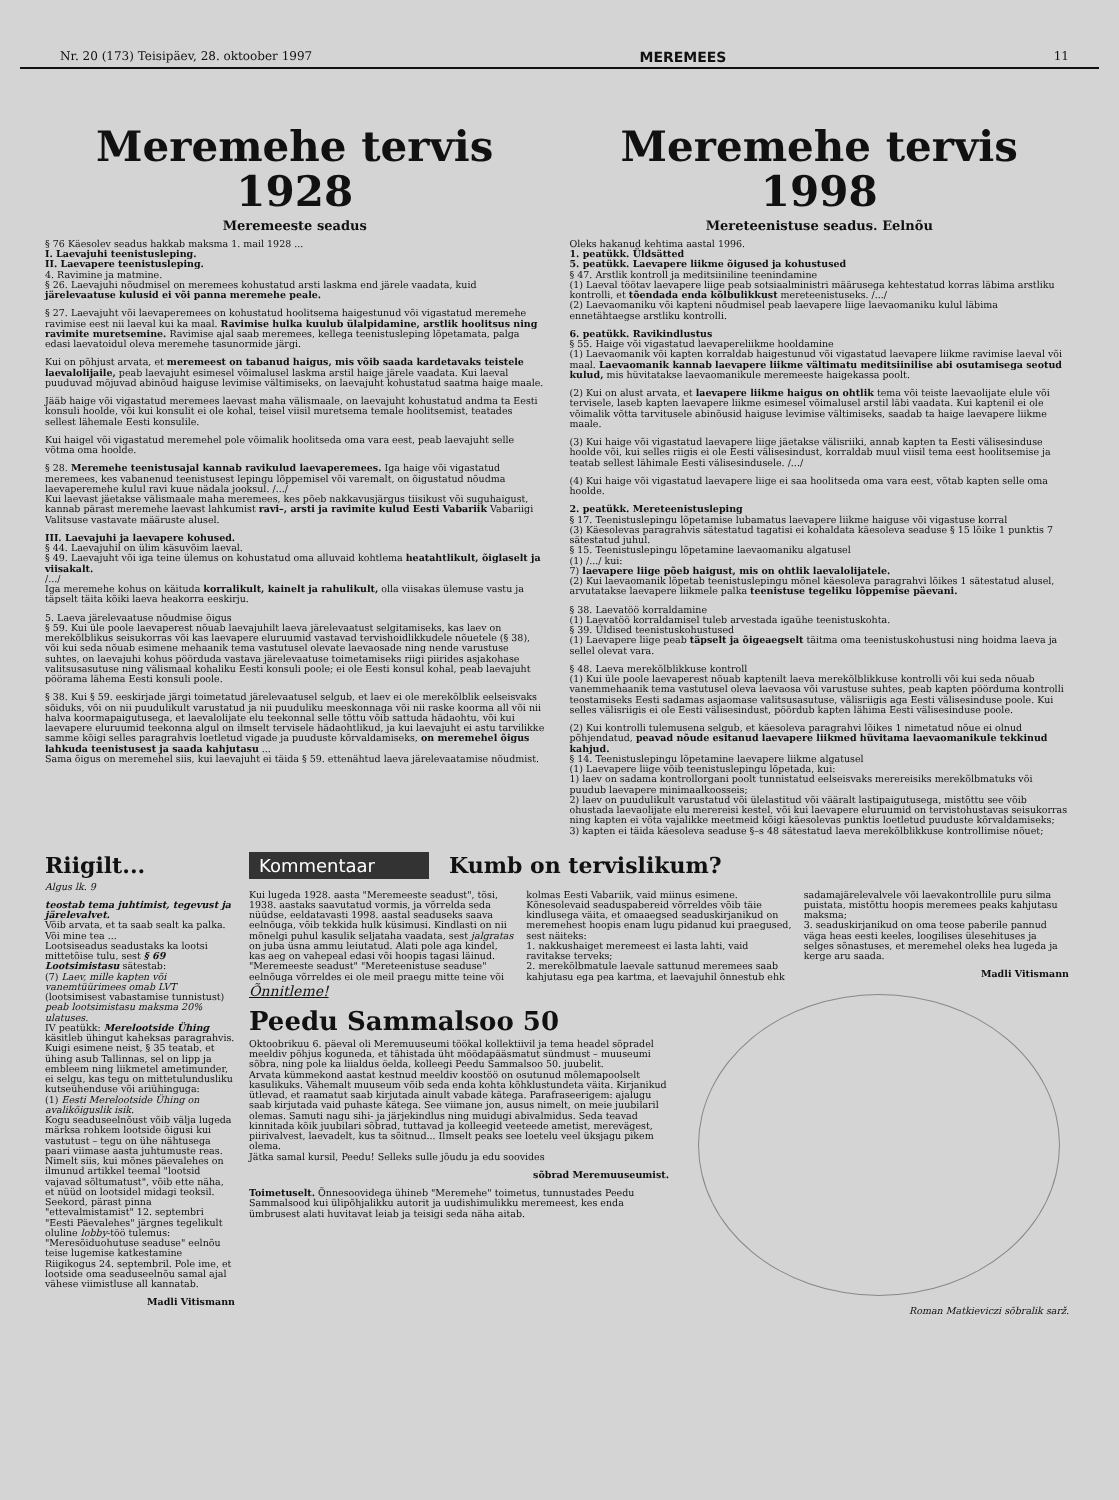Nr. 20 (173) Teisipäev, 28. oktoober 1997 MEREMEES 11
Meremehe tervis 1928
Meremeeste seadus
§ 76 Käesolev seadus hakkab maksma 1. mail 1928 ...
I. Laevajuhi teenistusleping.
II. Laevapere teenistusleping.
4. Ravimine ja matmine.
§ 26. Laevajuhi nõudmisel on meremees kohustatud arsti laskma end järele vaadata, kuid järelevaatuse kulusid ei või panna meremehe peale.
§ 27. Laevajuht või laevaperemees on kohustatud hoolitsema haigestunud või vigastatud meremehe ravimise eest nii laeval kui ka maal. Ravimise hulka kuulub ülalpidamine, arstlik hoolitsus ning ravimite muretsemine. Ravimise ajal saab meremees, kellega teenistusleping lõpetamata, palga edasi laevatoidul oleva meremehe tasunormide järgi.
Kui on põhjust arvata, et meremeest on tabanud haigus, mis võib saada kardetavaks teistele laevalolijaile, peab laevajuht esimesel võimalusel laskma arstil haige järele vaadata. Kui laeval puuduvad mõjuvad abinõud haiguse levimise vältimiseks, on laevajuht kohustatud saatma haige maale.
Jääb haige või vigastatud meremees laevast maha välismaale, on laevajuht kohustatud andma ta Eesti konsuli hoolde, või kui konsulit ei ole kohal, teisel viisil muretsema temale hoolitsemist, teatades sellest lähemale Eesti konsulile.
Kui haigel või vigastatud meremehel pole võimalik hoolitseda oma vara eest, peab laevajuht selle võtma oma hoolde.
§ 28. Meremehe teenistusajal kannab ravikulud laevaperemees. Iga haige või vigastatud meremees, kes vabanenud teenistusest lepingu lõppemisel või varemalt, on õigustatud nõudma laevaperemehe kulul ravi kuue nädala jooksul. /.../
Kui laevast jäetakse välismaale maha meremees, kes põeb nakkavusjärgus tiisikust või suguhaigust, kannab pärast meremehe laevast lahkumist ravi–, arsti ja ravimite kulud Eesti Vabariik Vabariigi Valitsuse vastavate määruste alusel.
III. Laevajuhi ja laevapere kohused.
§ 44. Laevajuhil on ülim käsuvõim laeval.
§ 49. Laevajuht või iga teine ülemus on kohustatud oma alluvaid kohtlema heatahtlikult, õiglaselt ja viisakalt.
/.../
Iga meremehe kohus on käituda korralikult, kainelt ja rahulikult, olla viisakas ülemuse vastu ja täpselt täita kõiki laeva heakorra eeskirju.
5. Laeva järelevaatuse nõudmise õigus
§ 59. Kui üle poole laevaperest nõuab laevajuhilt laeva järelevaatust selgitamiseks, kas laev on merekõlblikus seisukorras või kas laevapere eluruumid vastavad tervishoidlikkudele nõuetele (§ 38), või kui seda nõuab esimene mehaanik tema vastutusel olevate laevaosade ning nende varustuse suhtes, on laevajuhi kohus pöörduda vastava järelevaatuse toimetamiseks riigi piirides asjakohase valitsusasutuse ning välismaal kohaliku Eesti konsuli poole; ei ole Eesti konsul kohal, peab laevajuht pöörama lähema Eesti konsuli poole.
§ 38. Kui § 59. eeskirjade järgi toimetatud järelevaatusel selgub, et laev ei ole merekõlblik eelseisvaks sõiduks, või on nii puudulikult varustatud ja nii puuduliku meeskonnaga või nii raske koorma all või nii halva koormapaigutusega, et laevalolijate elu teekonnal selle tõttu võib sattuda hädaohtu, või kui laevapere eluruumid teekonna algul on ilmselt tervisele hädaohtlikud, ja kui laevajuht ei astu tarvilikke samme kõigi selles paragrahvis loetletud vigade ja puuduste kõrvaldamiseks, on meremehel õigus lahkuda teenistusest ja saada kahjutasu ...
Sama õigus on meremehel siis, kui laevajuht ei täida § 59. ettenähtud laeva järelevaatamise nõudmist.
Meremehe tervis 1998
Mereteenistuse seadus. Eelnõu
Oleks hakanud kehtima aastal 1996.
1. peatükk. Üldsätted
5. peatükk. Laevapere liikme õigused ja kohustused
§ 47. Arstlik kontroll ja meditsiiniline teenindamine
(1) Laeval töötav laevapere liige peab sotsiaalministri määrusega kehtestatud korras läbima arstliku kontrolli, et tõendada enda kõlbulikkust mereteenistuseks. /.../
(2) Laevaomaniku või kapteni nõudmisel peab laevapere liige laevaomaniku kulul läbima ennetähtaegse arstliku kontrolli.
6. peatükk. Ravikindlustus
§ 55. Haige või vigastatud laevapereliikme hooldamine
(1) Laevaomanik või kapten korraldab haigestunud või vigastatud laevapere liikme ravimise laeval või maal. Laevaomanik kannab laevapere liikme vältimatu meditsiinilise abi osutamisega seotud kulud, mis hüvitatakse laevaomanikule meremeeste haigekassa poolt.
(2) Kui on alust arvata, et laevapere liikme haigus on ohtlik tema või teiste laevaolijate elule või tervisele, laseb kapten laevapere liikme esimesel võimalusel arstil läbi vaadata. Kui kaptenil ei ole võimalik võtta tarvitusele abinõusid haiguse levimise vältimiseks, saadab ta haige laevapere liikme maale.
(3) Kui haige või vigastatud laevapere liige jäetakse välisriiki, annab kapten ta Eesti välisesinduse hoolde või, kui selles riigis ei ole Eesti välisesindust, korraldab muul viisil tema eest hoolitsemise ja teatab sellest lähimale Eesti välisesindusele. /.../
(4) Kui haige või vigastatud laevapere liige ei saa hoolitseda oma vara eest, võtab kapten selle oma hoolde.
2. peatükk. Mereteenistusleping
§ 17. Teenistuslepingu lõpetamise lubamatus laevapere liikme haiguse või vigastuse korral
(3) Käesolevas paragrahvis sätestatud tagatisi ei kohaldata käesoleva seaduse § 15 lõike 1 punktis 7 sätestatud juhul.
§ 15. Teenistuslepingu lõpetamine laevaomaniku algatusel
(1) /.../ kui:
7) laevapere liige põeb haigust, mis on ohtlik laevalolijatele.
(2) Kui laevaomanik lõpetab teenistuslepingu mõnel käesoleva paragrahvi lõikes 1 sätestatud alusel, arvutatakse laevapere liikmele palka teenistuse tegeliku lõppemise päevani.
§ 38. Laevatöö korraldamine
(1) Laevatöö korraldamisel tuleb arvestada igaühe teenistuskohta.
§ 39. Üldised teenistuskohustused
(1) Laevapere liige peab täpselt ja õigeaegselt täitma oma teenistuskohustusi ning hoidma laeva ja sellel olevat vara.
§ 48. Laeva merekõlblikkuse kontroll
(1) Kui üle poole laevaperest nõuab kaptenilt laeva merekõlblikkuse kontrolli või kui seda nõuab vanemmehaanik tema vastutusel oleva laevaosa või varustuse suhtes, peab kapten pöörduma kontrolli teostamiseks Eesti sadamas asjaomase valitsusasutuse, välisriigis aga Eesti välisesinduse poole. Kui selles välisriigis ei ole Eesti välisesindust, pöördub kapten lähima Eesti välisesinduse poole.
(2) Kui kontrolli tulemusena selgub, et käesoleva paragrahvi lõikes 1 nimetatud nõue ei olnud põhjendatud, peavad nõude esitanud laevapere liikmed hüvitama laevaomanikule tekkinud kahjud.
§ 14. Teenistuslepingu lõpetamine laevapere liikme algatusel
(1) Laevapere liige võib teenistuslepingu lõpetada, kui:
1) laev on sadama kontrollorgani poolt tunnistatud eelseisvaks merereisiks merekõlbmatuks või puudub laevapere minimaalkoosseis;
2) laev on puudulikult varustatud või ülelastitud või vääralt lastipaigutusega, mistõttu see võib ohustada laevaolijate elu merereisi kestel, või kui laevapere eluruumid on tervistohustavas seisukorras ning kapten ei võta vajalikke meetmeid kõigi käesolevas punktis loetletud puuduste kõrvaldamiseks;
3) kapten ei täida käesoleva seaduse §–s 48 sätestatud laeva merekõlblikkuse kontrollimise nõuet;
Riigilt...
Algus lk. 9
teostab tema juhtimist, tegevust ja järelevalvet.
Võib arvata, et ta saab sealt ka palka. Või mine tea ...
Lootsiseadus seadustaks ka lootsi mittetõise tulu, sest § 69 Lootsimistasu sätestab:
(7) Laev, mille kapten või vanemtüürimees omab LVT (lootsimisest vabastamise tunnistust) peab lootsimistasu maksma 20% ulatuses.
IV peatükk: Merelootside Ühing käsitleb ühingut kaheksas paragrahvis. Kuigi esimene neist, § 35 teatab, et ühing asub Tallinnas, sel on lipp ja embleem ning liikmetel ametimunder, ei selgu, kas tegu on mittetulundusliku kutseühenduse või ariühinguga:
(1) Eesti Merelootside Ühing on avalikõiguslik isik.
Kogu seaduseelnõust võib välja lugeda märksa rohkem lootside õigusi kui vastutust – tegu on ühe nähtusega paari viimase aasta juhtumuste reas. Nimelt siis, kui mõnes päevalehes on ilmunud artikkel teemal "lootsid vajavad sõltumatust", võib ette näha, et nüüd on lootsidel midagi teoksil. Seekord, pärast pinna "ettevalmistamist" 12. septembri "Eesti Päevalehes" järgnes tegelikult oluline lobby-töö tulemus: "Meresõiduohutuse seaduse" eelnõu teise lugemise katkestamine Riigikogus 24. septembril. Pole ime, et lootside oma seaduseelnõu samal ajal vähese viimistluse all kannatab.
Madli Vitismann
Kommentaar
Kumb on tervislikum?
Kui lugeda 1928. aasta "Meremeeste seadust", tõsi, 1938. aastaks saavutatud vormis, ja võrrelda seda nüüdse, eeldatavasti 1998. aastal seaduseks saava eelnõuga, võib tekkida hulk küsimusi. Kindlasti on nii mõnelgi puhul kasulik seljataha vaadata, sest jalgratas on juba üsna ammu leiutatud. Alati pole aga kindel, kas aeg on vahepeal edasi või hoopis tagasi läinud. "Meremeeste seadust" "Mereteenistuse seaduse" eelnõuga võrreldes ei ole meil praegu mitte teine või kolmas Eesti Vabariik, vaid miinus esimene. Kõnesolevaid seaduspabereid võrreldes võib täie kindlusega väita, et omaaegsed seaduskirjanikud on meremehest hoopis enam lugu pidanud kui praegused, sest näiteks:
1. nakkushaiget meremeest ei lasta lahti, vaid ravitakse terveks;
2. merekõlbmatule laevale sattunud meremees saab kahjutasu ega pea kartma, et laevajuhil õnnestub ehk sadamajärelevalvele või laevakontrollile puru silma puistata, mistõttu hoopis meremees peaks kahjutasu maksma;
3. seaduskirjanikud on oma teose paberile pannud väga heas eesti keeles, loogilises ülesehituses ja selges sõnastuses, et meremehel oleks hea lugeda ja kerge aru saada.
Madli Vitismann
Õnnitleme!
Peedu Sammalsoo 50
Oktoobrikuu 6. päeval oli Meremuuseumi töökal kollektiivil ja tema headel sõpradel meeldiv põhjus koguneda, et tähistada üht möödapääsmatut sündmust – muuseumi sõbra, ning pole ka liialdus öelda, kolleegi Peedu Sammalsoo 50. juubelit.
Arvata kümmekond aastat kestnud meeldiv koostöö on osutunud mõlemapoolselt kasulikuks. Vähemalt muuseum võib seda enda kohta kõhklustundeta väita. Kirjanikud ütlevad, et raamatut saab kirjutada ainult vabade kätega. Parafraseerigem: ajalugu saab kirjutada vaid puhaste kätega. See viimane jon, ausus nimelt, on meie juubilaril olemas. Samuti nagu sihi- ja järjekindlus ning muidugi abivalmidus. Seda teavad kinnitada kõik juubilari sõbrad, tuttavad ja kolleegid veeteede ametist, merevägest, piirivalvest, laevadelt, kus ta sõitnud... Ilmselt peaks see loetelu veel üksjagu pikem olema.
Jätka samal kursil, Peedu! Selleks sulle jõudu ja edu soovides
sõbrad Meremuuseumist.
Toimetuselt. Õnnesoovidega ühineb "Meremehe" toimetus, tunnustades Peedu Sammalsood kui ülipõhjalikku autorit ja uudishimulikku meremeest, kes enda ümbrusest alati huvitavat leiab ja teisigi seda näha aitab.
Roman Matkieviczi sõbralik sarž.